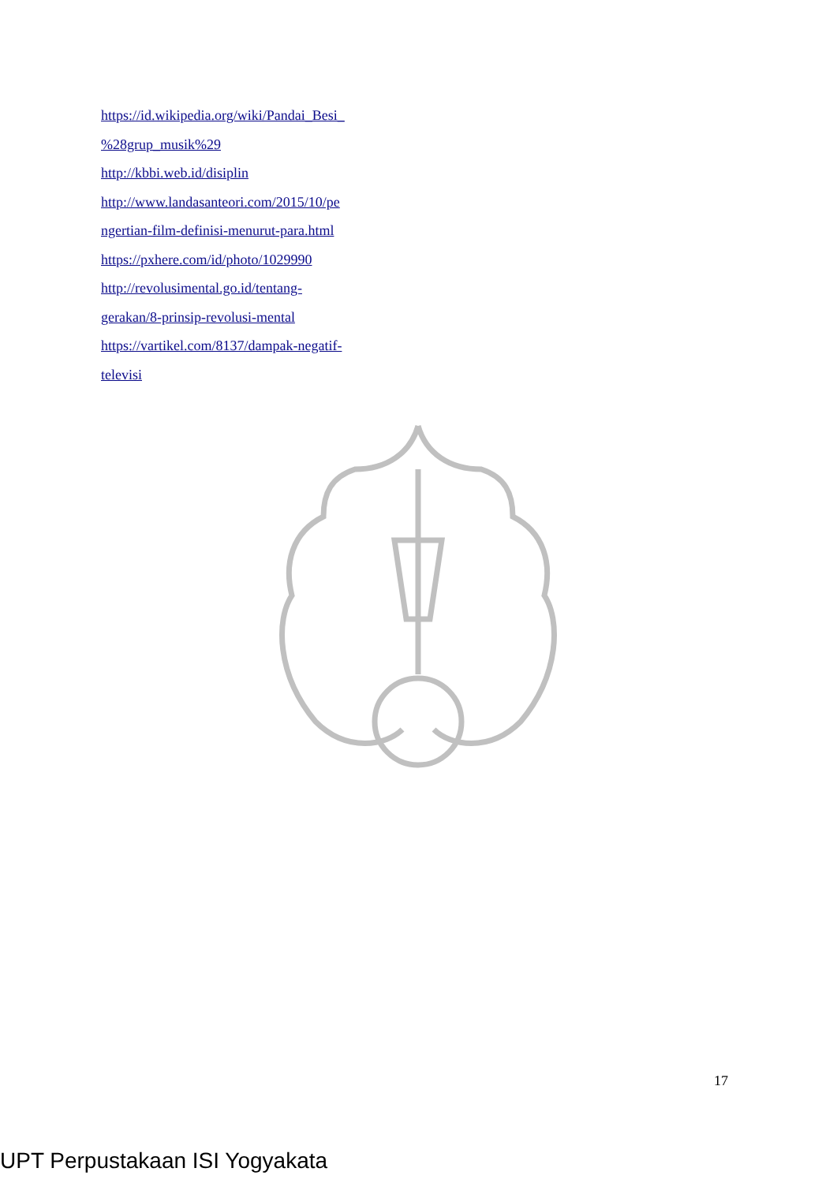https://id.wikipedia.org/wiki/Pandai_Besi_
%28grup_musik%29
http://kbbi.web.id/disiplin
http://www.landasanteori.com/2015/10/pe
ngertian-film-definisi-menurut-para.html
https://pxhere.com/id/photo/1029990
http://revolusimental.go.id/tentang-
gerakan/8-prinsip-revolusi-mental
https://vartikel.com/8137/dampak-negatif-
televisi
17
UPT Perpustakaan ISI Yogyakata